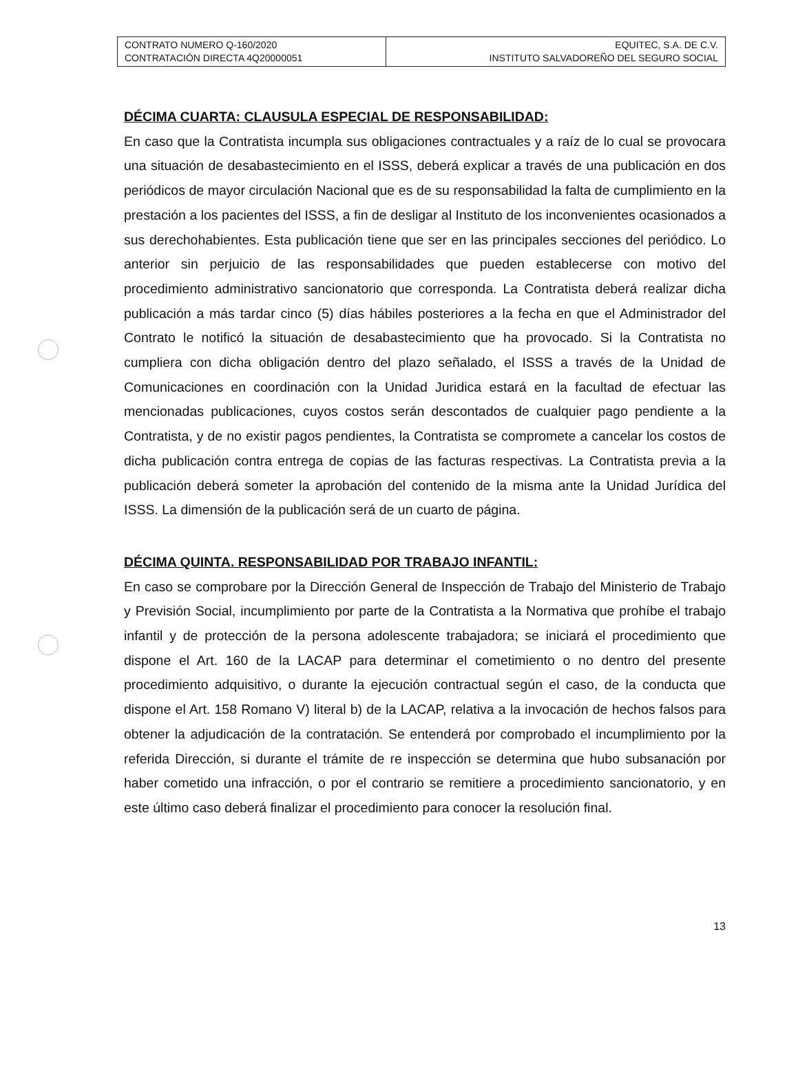| CONTRATO NUMERO Q-160/2020 CONTRATACIÓN DIRECTA 4Q20000051 | EQUITEC, S.A. DE C.V. INSTITUTO SALVADOREÑO DEL SEGURO SOCIAL |
DÉCIMA CUARTA: CLAUSULA ESPECIAL DE RESPONSABILIDAD:
En caso que la Contratista incumpla sus obligaciones contractuales y a raíz de lo cual se provocara una situación de desabastecimiento en el ISSS, deberá explicar a través de una publicación en dos periódicos de mayor circulación Nacional que es de su responsabilidad la falta de cumplimiento en la prestación a los pacientes del ISSS, a fin de desligar al Instituto de los inconvenientes ocasionados a sus derechohabientes. Esta publicación tiene que ser en las principales secciones del periódico. Lo anterior sin perjuicio de las responsabilidades que pueden establecerse con motivo del procedimiento administrativo sancionatorio que corresponda. La Contratista deberá realizar dicha publicación a más tardar cinco (5) días hábiles posteriores a la fecha en que el Administrador del Contrato le notificó la situación de desabastecimiento que ha provocado. Si la Contratista no cumpliera con dicha obligación dentro del plazo señalado, el ISSS a través de la Unidad de Comunicaciones en coordinación con la Unidad Juridica estará en la facultad de efectuar las mencionadas publicaciones, cuyos costos serán descontados de cualquier pago pendiente a la Contratista, y de no existir pagos pendientes, la Contratista se compromete a cancelar los costos de dicha publicación contra entrega de copias de las facturas respectivas. La Contratista previa a la publicación deberá someter la aprobación del contenido de la misma ante la Unidad Jurídica del ISSS. La dimensión de la publicación será de un cuarto de página.
DÉCIMA QUINTA. RESPONSABILIDAD POR TRABAJO INFANTIL:
En caso se comprobare por la Dirección General de Inspección de Trabajo del Ministerio de Trabajo y Previsión Social, incumplimiento por parte de la Contratista a la Normativa que prohíbe el trabajo infantil y de protección de la persona adolescente trabajadora; se iniciará el procedimiento que dispone el Art. 160 de la LACAP para determinar el cometimiento o no dentro del presente procedimiento adquisitivo, o durante la ejecución contractual según el caso, de la conducta que dispone el Art. 158 Romano V) literal b) de la LACAP, relativa a la invocación de hechos falsos para obtener la adjudicación de la contratación. Se entenderá por comprobado el incumplimiento por la referida Dirección, si durante el trámite de re inspección se determina que hubo subsanación por haber cometido una infracción, o por el contrario se remitiere a procedimiento sancionatorio, y en este último caso deberá finalizar el procedimiento para conocer la resolución final.
13